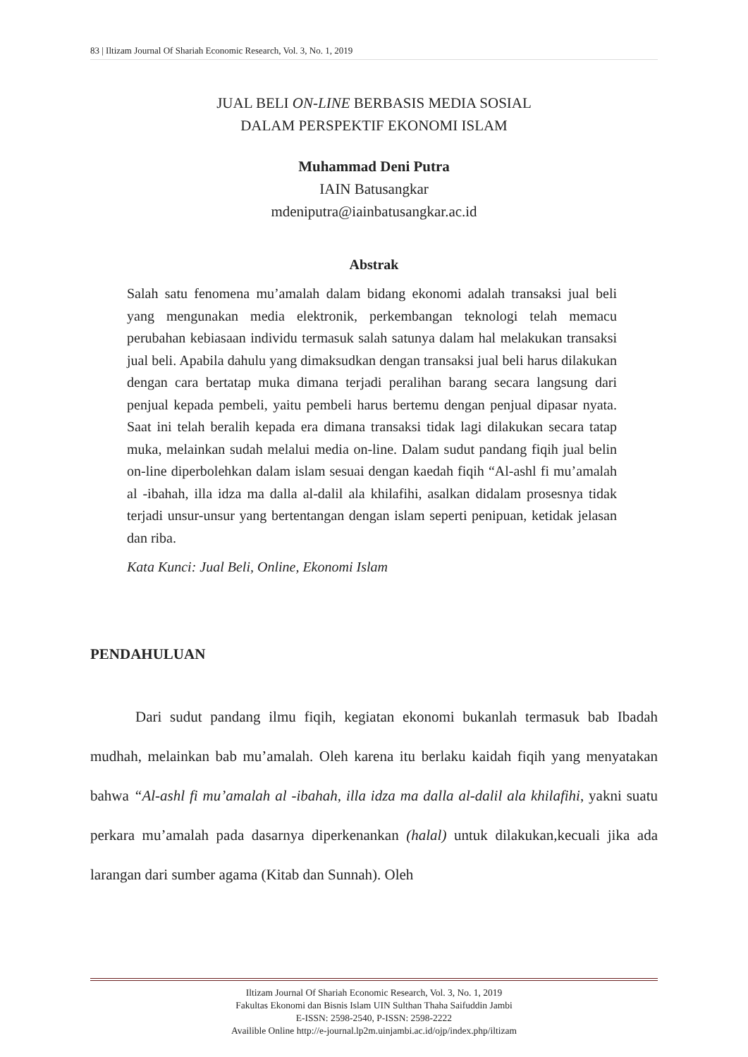83 | Iltizam Journal Of Shariah Economic Research, Vol. 3, No. 1, 2019
JUAL BELI ON-LINE BERBASIS MEDIA SOSIAL
DALAM PERSPEKTIF EKONOMI ISLAM
Muhammad Deni Putra
IAIN Batusangkar
mdeniputra@iainbatusangkar.ac.id
Abstrak
Salah satu fenomena mu’amalah dalam bidang ekonomi adalah transaksi jual beli yang mengunakan media elektronik, perkembangan teknologi telah memacu perubahan kebiasaan individu termasuk salah satunya dalam hal melakukan transaksi jual beli. Apabila dahulu yang dimaksudkan dengan transaksi jual beli harus dilakukan dengan cara bertatap muka dimana terjadi peralihan barang secara langsung dari penjual kepada pembeli, yaitu pembeli harus bertemu dengan penjual dipasar nyata. Saat ini telah beralih kepada era dimana transaksi tidak lagi dilakukan secara tatap muka, melainkan sudah melalui media on-line. Dalam sudut pandang fiqih jual belin on-line diperbolehkan dalam islam sesuai dengan kaedah fiqih “Al-ashl fi mu’amalah al -ibahah, illa idza ma dalla al-dalil ala khilafihi, asalkan didalam prosesnya tidak terjadi unsur-unsur yang bertentangan dengan islam seperti penipuan, ketidak jelasan dan riba.
Kata Kunci: Jual Beli, Online, Ekonomi Islam
PENDAHULUAN
Dari sudut pandang ilmu fiqih, kegiatan ekonomi bukanlah termasuk bab Ibadah mudhah, melainkan bab mu’amalah. Oleh karena itu berlaku kaidah fiqih yang menyatakan bahwa “Al-ashl fi mu’amalah al -ibahah, illa idza ma dalla al-dalil ala khilafihi, yakni suatu perkara mu’amalah pada dasarnya diperkenankan (halal) untuk dilakukan,kecuali jika ada larangan dari sumber agama (Kitab dan Sunnah). Oleh
Iltizam Journal Of Shariah Economic Research, Vol. 3, No. 1, 2019
Fakultas Ekonomi dan Bisnis Islam UIN Sulthan Thaha Saifuddin Jambi
E-ISSN: 2598-2540, P-ISSN: 2598-2222
Availible Online http://e-journal.lp2m.uinjambi.ac.id/ojp/index.php/iltizam